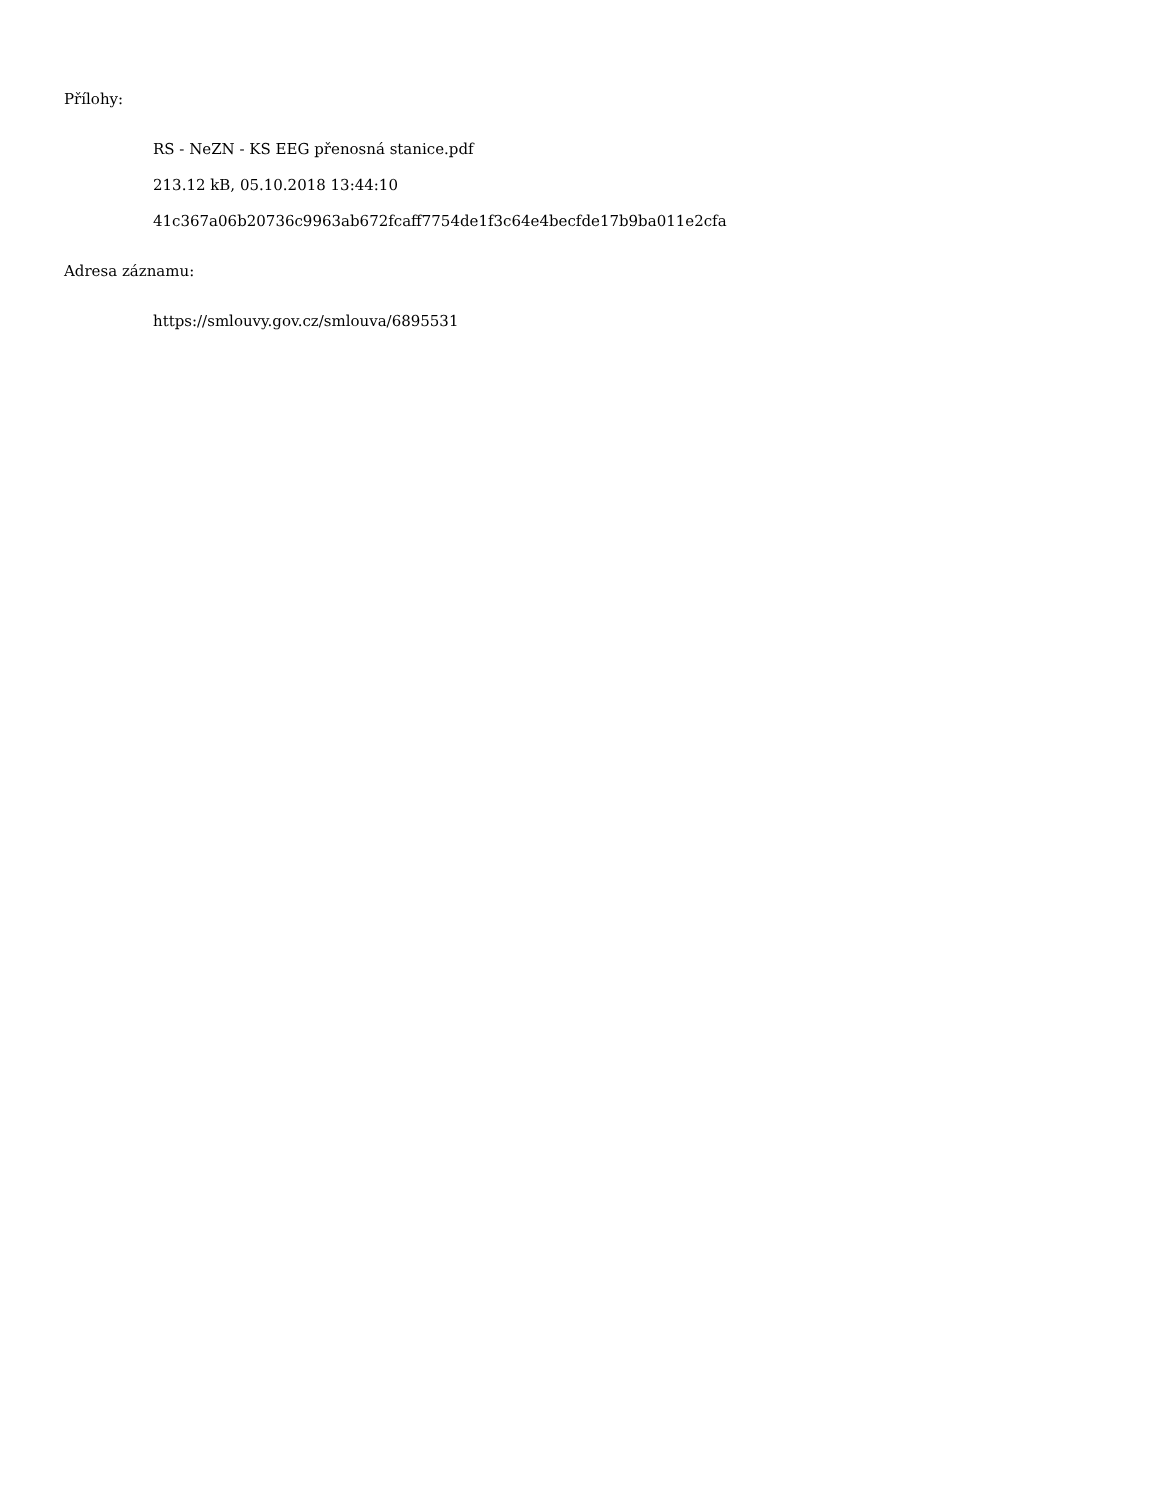Přílohy:
RS - NeZN - KS EEG přenosná stanice.pdf
213.12 kB, 05.10.2018 13:44:10
41c367a06b20736c9963ab672fcaff7754de1f3c64e4becfde17b9ba011e2cfa
Adresa záznamu:
https://smlouvy.gov.cz/smlouva/6895531